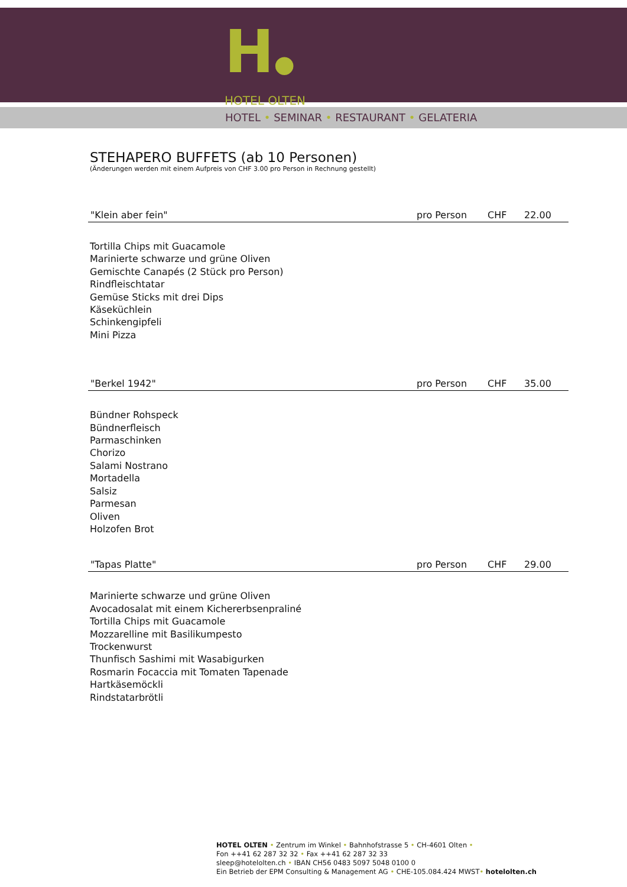H●
HOTEL OLTEN
HOTEL • SEMINAR • RESTAURANT • GELATERIA
STEHAPERO BUFFETS (ab 10 Personen)
(Änderungen werden mit einem Aufpreis von CHF 3.00 pro Person in Rechnung gestellt)
"Klein aber fein" pro Person CHF 22.00
Tortilla Chips mit Guacamole
Marinierte schwarze und grüne Oliven
Gemischte Canapés (2 Stück pro Person)
Rindfleischtatar
Gemüse Sticks mit drei Dips
Käseküchlein
Schinkengipfeli
Mini Pizza
"Berkel 1942" pro Person CHF 35.00
Bündner Rohspeck
Bündnerfleisch
Parmaschinken
Chorizo
Salami Nostrano
Mortadella
Salsiz
Parmesan
Oliven
Holzofen Brot
"Tapas Platte" pro Person CHF 29.00
Marinierte schwarze und grüne Oliven
Avocadosalat mit einem Kichererbsenpraliné
Tortilla Chips mit Guacamole
Mozzarelline mit Basilikumpesto
Trockenwurst
Thunfisch Sashimi mit Wasabigurken
Rosmarin Focaccia mit Tomaten Tapenade
Hartkäsemöckli
Rindstatarbrötli
HOTEL OLTEN • Zentrum im Winkel • Bahnhofstrasse 5 • CH-4601 Olten •
Fon ++41 62 287 32 32 • Fax ++41 62 287 32 33
sleep@hotelolten.ch • IBAN CH56 0483 5097 5048 0100 0
Ein Betrieb der EPM Consulting & Management AG • CHE-105.084.424 MWST• hotelolten.ch